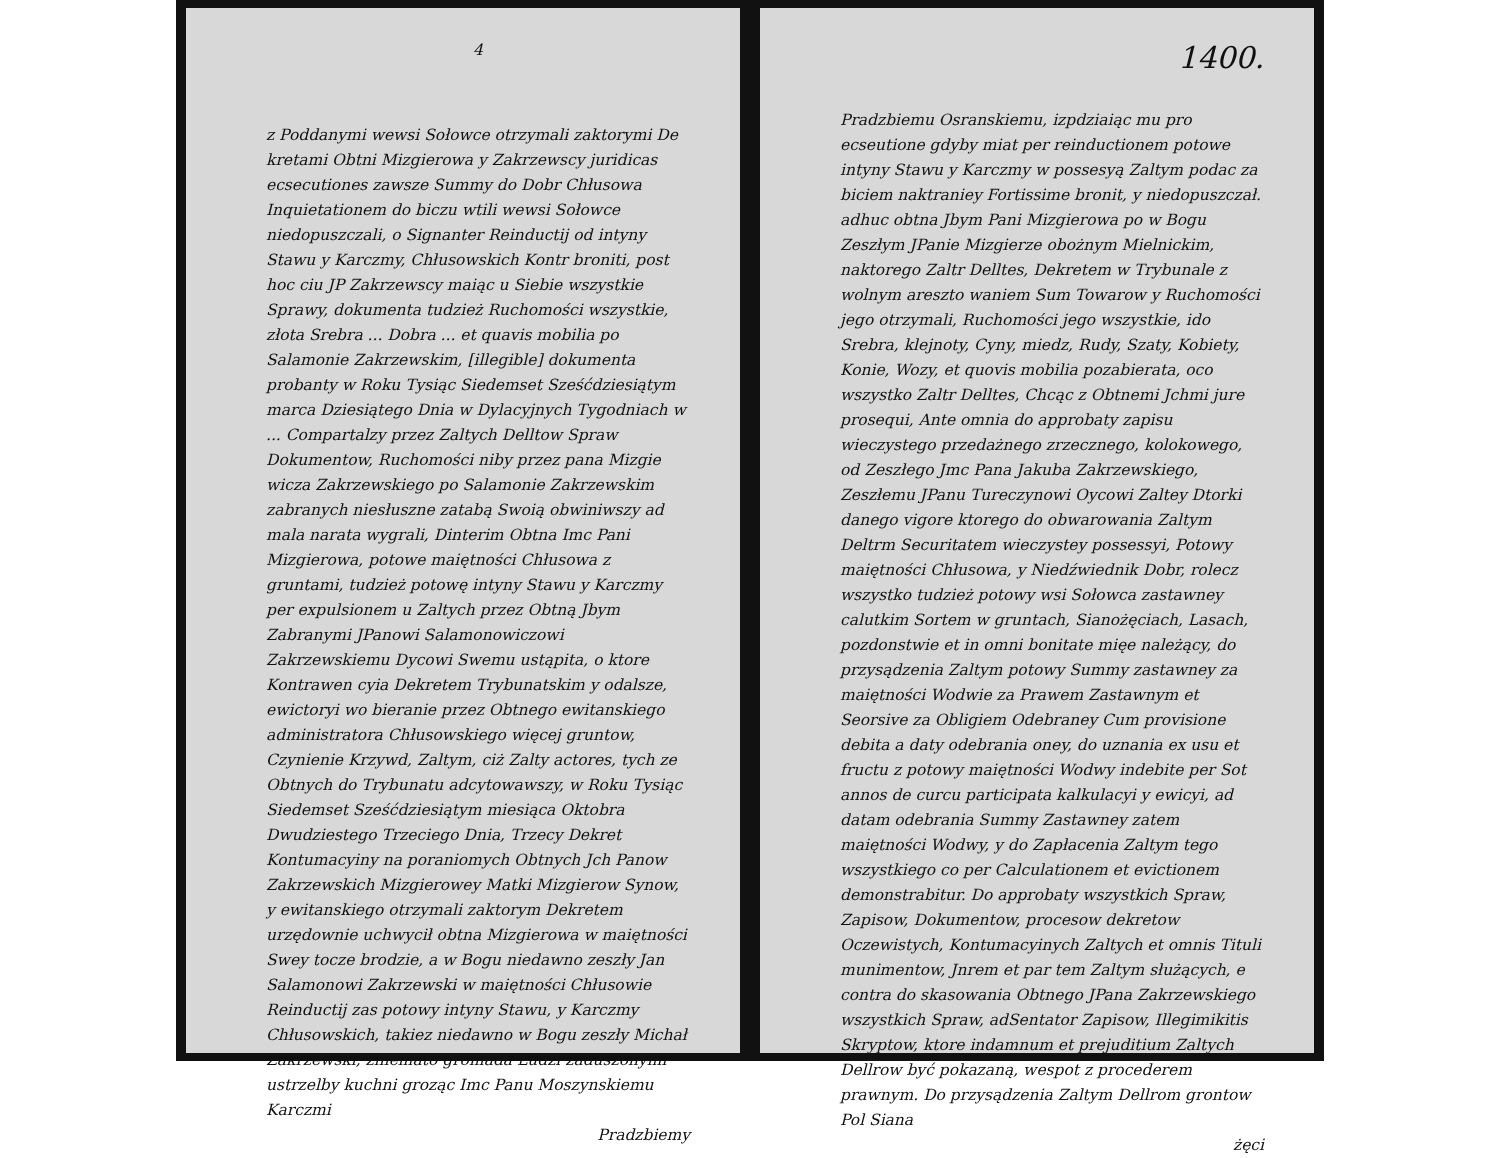4
z Poddanymi wewsi Sołowce otrzymali zaktorymi De kretami Obtni Mizgierowa y Zakrzewscy juridicas ecsecutiones zawsze Summy do Dobr Chłusowa Inquietationem do biczu wtili wewsi Sołowce niedopuszczali, o Signanter Reinductij od intyny Stawu y Karczmy, Chłusowskich Kontr broniti, post hoc ciu JP Zakrzewscy maiąc u Siebie wszystkie Sprawy, dokumenta tudzież Ruchomości wszystkie, złota Srebra ... Dobra ... et quavis mobilia po Salamonie Zakrzewskim, [illegible] dokumenta probanty w Roku Tysiąc Siedemset Sześćdziesiątym marca Dziesiątego Dnia w Dylacyjnych Tygodniach w ... Compartalzy przez Zaltych Delltow Spraw Dokumentow, Ruchomości niby przez pana Mizgie wicza Zakrzewskiego po Salamonie Zakrzewskim zabranych niesłuszne zatabą Swoią obwiniwszy ad mala narata wygrali, Dinterim Obtna Imc Pani Mizgierowa, potowe maiętności Chłusowa z gruntami, tudzież potowę intyny Stawu y Karczmy per expulsionem u Zaltych przez Obtną Jbym Zabranymi JPanowi Salamonowiczowi Zakrzewskiemu Dycowi Swemu ustąpita, o ktore Kontrawen cyia Dekretem Trybunatskim y odalsze, ewictoryi wo bieranie przez Obtnego ewitanskiego administratora Chłusowskiego więcej gruntow, Czynienie Krzywd, Zaltym, ciż Zalty actores, tych ze Obtnych do Trybunatu adcytowawszy, w Roku Tysiąc Siedemset Sześćdziesiątym miesiąca Oktobra Dwudziestego Trzeciego Dnia, Trzecy Dekret Kontumacyiny na poraniomych Obtnych Jch Panow Zakrzewskich Mizgierowey Matki Mizgierow Synow, y ewitanskiego otrzymali zaktorym Dekretem urzędownie uchwycił obtna Mizgierowa w maiętności Swey tocze brodzie, a w Bogu niedawno zeszły Jan Salamonowi Zakrzewski w maiętności Chłusowie Reinductij zas potowy intyny Stawu, y Karczmy Chłusowskich, takiez niedawno w Bogu zeszły Michał Zakrzewski, zniemato gromada Ludzi zaduszonymi ustrzelby kuchni groząc Imc Panu Moszynskiemu Karczmi
Pradzbiemy
1400.
Pradzbiemu Osranskiemu, izpdziaiąc mu pro ecseutione gdyby miat per reinductionem potowe intyny Stawu y Karczmy w possesyą Zaltym podac za biciem naktraniey Fortissime bronit, y niedopuszczał. adhuc obtna Jbym Pani Mizgierowa po w Bogu Zeszłym JPanie Mizgierze obożnym Mielnickim, naktorego Zaltr Delltes, Dekretem w Trybunale z wolnym areszto waniem Sum Towarow y Ruchomości jego otrzymali, Ruchomości jego wszystkie, ido Srebra, klejnoty, Cyny, miedz, Rudy, Szaty, Kobiety, Konie, Wozy, et quovis mobilia pozabierata, oco wszystko Zaltr Delltes, Chcąc z Obtnemi Jchmi jure prosequi, Ante omnia do approbaty zapisu wieczystego przedażnego zrzecznego, kolokowego, od Zeszłego Jmc Pana Jakuba Zakrzewskiego, Zeszłemu JPanu Tureczynowi Oycowi Zaltey Dtorki danego vigore ktorego do obwarowania Zaltym Deltrm Securitatem wieczystey possessyi, Potowy maiętności Chłusowa, y Niedźwiednik Dobr, rolecz wszystko tudzież potowy wsi Sołowca zastawney calutkim Sortem w gruntach, Sianożęciach, Lasach, pozdonstwie et in omni bonitate mięe należący, do przysądzenia Zaltym potowy Summy zastawney za maiętności Wodwie za Prawem Zastawnym et Seorsive za Obligiem Odebraney Cum provisione debita a daty odebrania oney, do uznania ex usu et fructu z potowy maiętności Wodwy indebite per Sot annos de curcu participata kalkulacyi y ewicyi, ad datam odebrania Summy Zastawney zatem maiętności Wodwy, y do Zapłacenia Zaltym tego wszystkiego co per Calculationem et evictionem demonstrabitur. Do approbaty wszystkich Spraw, Zapisow, Dokumentow, procesow dekretow Oczewistych, Kontumacyinych Zaltych et omnis Tituli munimentow, Jnrem et par tem Zaltym służących, e contra do skasowania Obtnego JPana Zakrzewskiego wszystkich Spraw, adSentator Zapisow, Illegimikitis Skryptow, ktore indamnum et prejuditium Zaltych Dellrow być pokazaną, wespot z procederem prawnym. Do przysądzenia Zaltym Dellrom grontow Pol Siana
żęci